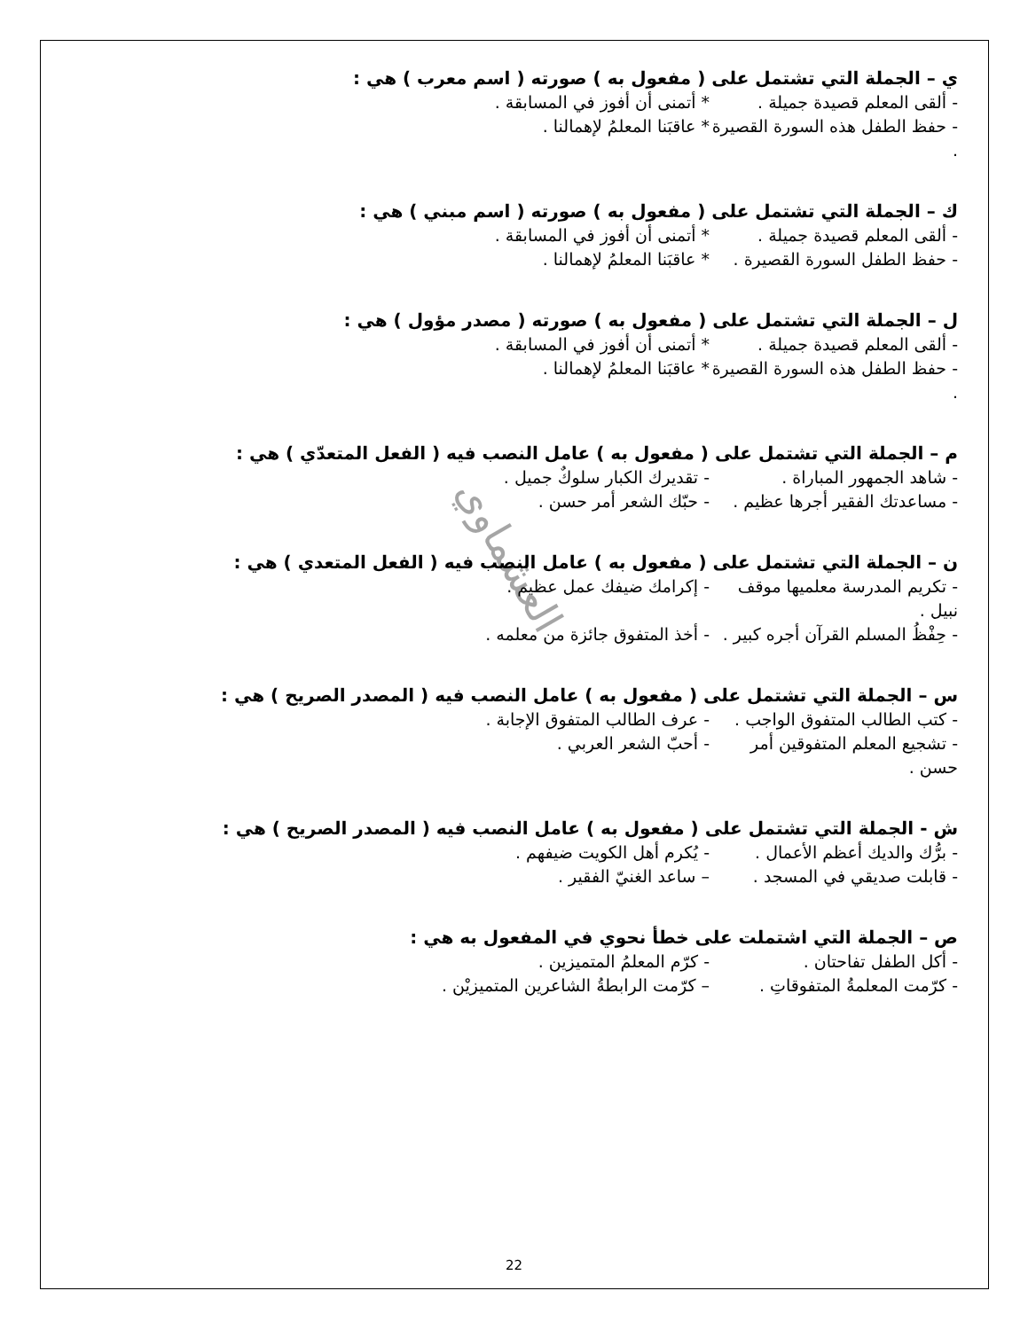العشماوي
ي – الجملة التي تشتمل على ( مفعول به ) صورته ( اسم معرب ) هي :
- ألقى المعلم قصيدة جميلة . * أتمنى أن أفوز في المسابقة .
- حفظ الطفل هذه السورة القصيرة . * عاقبَنا المعلمُ لإهمالنا .
ك – الجملة التي تشتمل على ( مفعول به ) صورته ( اسم مبني ) هي :
- ألقى المعلم قصيدة جميلة . * أتمنى أن أفوز في المسابقة .
- حفظ الطفل السورة القصيرة . * عاقبَنا المعلمُ لإهمالنا .
ل – الجملة التي تشتمل على ( مفعول به ) صورته ( مصدر مؤول ) هي :
- ألقى المعلم قصيدة جميلة . * أتمنى أن أفوز في المسابقة .
- حفظ الطفل هذه السورة القصيرة . * عاقبَنا المعلمُ لإهمالنا .
م – الجملة التي تشتمل على ( مفعول به ) عامل النصب فيه ( الفعل المتعدّي ) هي :
- شاهد الجمهور المباراة . - تقديرك الكبار سلوكٌ جميل .
- مساعدتك الفقير أجرها عظيم . - حبّك الشعر أمر حسن .
ن – الجملة التي تشتمل على ( مفعول به ) عامل النصب فيه ( الفعل المتعدي ) هي :
- تكريم المدرسة معلميها موقف نبيل . - إكرامك ضيفك عمل عظيم .
- حِفْظُ المسلم القرآن أجره كبير . - أخذ المتفوق جائزة من معلمه .
س – الجملة التي تشتمل على ( مفعول به ) عامل النصب فيه ( المصدر الصريح ) هي :
- كتب الطالب المتفوق الواجب . - عرف الطالب المتفوق الإجابة .
- تشجيع المعلم المتفوقين أمر حسن . - أحبّ الشعر العربي .
ش - الجملة التي تشتمل على ( مفعول به ) عامل النصب فيه ( المصدر الصريح ) هي :
- برُّك والديك أعظم الأعمال . - يُكرم أهل الكويت ضيفهم .
- قابلت صديقي في المسجد . – ساعد الغنيّ الفقير .
ص – الجملة التي اشتملت على خطأ نحوي في المفعول به هي :
- أكل الطفل تفاحتان . - كرّم المعلمُ المتميزين .
- كرّمت المعلمةُ المتفوقاتِ . – كرّمت الرابطةُ الشاعرين المتميزيْن .
22